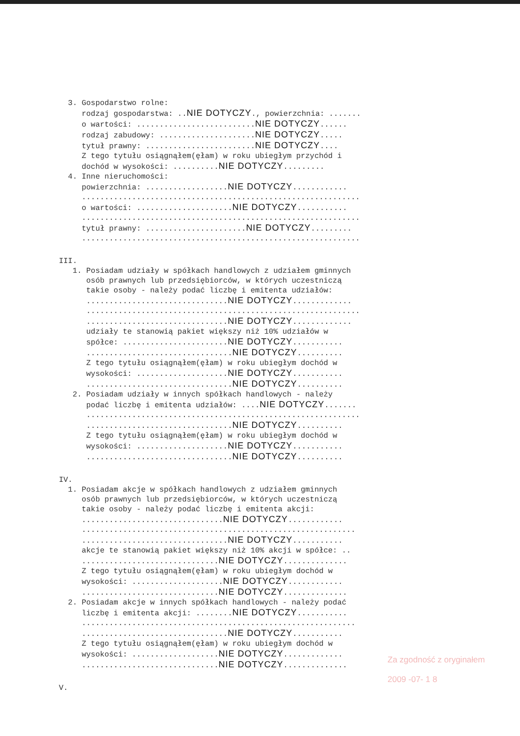3. Gospodarstwo rolne:
rodzaj gospodarstwa: ..NIE DOTYCZY., powierzchnia: .......
o wartości: ..........................NIE DOTYCZY......
rodzaj zabudowy: .....................NIE DOTYCZY.....
tytuł prawny: ........................NIE DOTYCZY....
Z tego tytułu osiągnąłem(ęłam) w roku ubiegłym przychód i
dochód w wysokości: ..........NIE DOTYCZY.........
4. Inne nieruchomości:
powierzchnia: ..................NIE DOTYCZY............
.............................................................
o wartości: .....................NIE DOTYCZY...........
.............................................................
tytuł prawny: ......................NIE DOTYCZY.........
.............................................................
III.
1. Posiadam udziały w spółkach handlowych z udziałem gminnych
osób prawnych lub przedsiębiorców, w których uczestniczą
takie osoby - należy podać liczbę i emitenta udziałów:
...............................NIE DOTYCZY.............
............................................................
...............................NIE DOTYCZY.............
udziały te stanowią pakiet większy niż 10% udziałów w
spółce: .......................NIE DOTYCZY...........
................................NIE DOTYCZY..........
Z tego tytułu osiągnąłem(ęłam) w roku ubiegłym dochód w
wysokości: ....................NIE DOTYCZY...........
................................NIE DOTYCZY..........
2. Posiadam udziały w innych spółkach handlowych - należy
podać liczbę i emitenta udziałów: ....NIE DOTYCZY.......
............................................................
................................NIE DOTYCZY..........
Z tego tytułu osiągnąłem(ęłam) w roku ubiegłym dochód w
wysokości: ....................NIE DOTYCZY...........
................................NIE DOTYCZY..........
IV.
1. Posiadam akcje w spółkach handlowych z udziałem gminnych
osób prawnych lub przedsiębiorców, w których uczestniczą
takie osoby - należy podać liczbę i emitenta akcji:
...............................NIE DOTYCZY............
............................................................
................................NIE DOTYCZY...........
akcje te stanowią pakiet większy niż 10% akcji w spółce: ..
..............................NIE DOTYCZY..............
Z tego tytułu osiągnąłem(ęłam) w roku ubiegłym dochód w
wysokości: ....................NIE DOTYCZY............
..............................NIE DOTYCZY..............
2. Posiadam akcje w innych spółkach handlowych - należy podać
liczbę i emitenta akcji: ........NIE DOTYCZY...........
............................................................
................................NIE DOTYCZY...........
Z tego tytułu osiągnąłem(ęłam) w roku ubiegłym dochód w
wysokości: ...................NIE DOTYCZY.............
..............................NIE DOTYCZY..............
V.
Za zgodność z oryginałem
2009 -07- 1 8